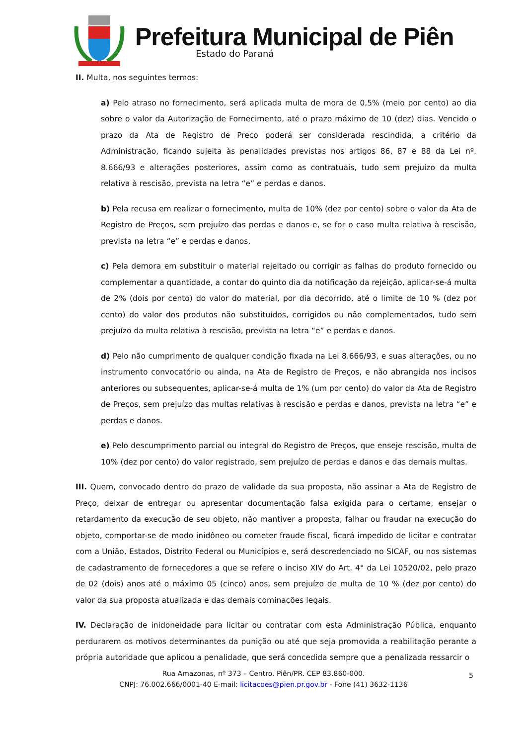Prefeitura Municipal de Piên
Estado do Paraná
II. Multa, nos seguintes termos:
a) Pelo atraso no fornecimento, será aplicada multa de mora de 0,5% (meio por cento) ao dia sobre o valor da Autorização de Fornecimento, até o prazo máximo de 10 (dez) dias. Vencido o prazo da Ata de Registro de Preço poderá ser considerada rescindida, a critério da Administração, ficando sujeita às penalidades previstas nos artigos 86, 87 e 88 da Lei nº. 8.666/93 e alterações posteriores, assim como as contratuais, tudo sem prejuízo da multa relativa à rescisão, prevista na letra “e” e perdas e danos.
b) Pela recusa em realizar o fornecimento, multa de 10% (dez por cento) sobre o valor da Ata de Registro de Preços, sem prejuízo das perdas e danos e, se for o caso multa relativa à rescisão, prevista na letra “e” e perdas e danos.
c) Pela demora em substituir o material rejeitado ou corrigir as falhas do produto fornecido ou complementar a quantidade, a contar do quinto dia da notificação da rejeição, aplicar-se-á multa de 2% (dois por cento) do valor do material, por dia decorrido, até o limite de 10 % (dez por cento) do valor dos produtos não substituídos, corrigidos ou não complementados, tudo sem prejuízo da multa relativa à rescisão, prevista na letra “e” e perdas e danos.
d) Pelo não cumprimento de qualquer condição fixada na Lei 8.666/93, e suas alterações, ou no instrumento convocatório ou ainda, na Ata de Registro de Preços, e não abrangida nos incisos anteriores ou subsequentes, aplicar-se-á multa de 1% (um por cento) do valor da Ata de Registro de Preços, sem prejuízo das multas relativas à rescisão e perdas e danos, prevista na letra “e” e perdas e danos.
e) Pelo descumprimento parcial ou integral do Registro de Preços, que enseje rescisão, multa de 10% (dez por cento) do valor registrado, sem prejuízo de perdas e danos e das demais multas.
III. Quem, convocado dentro do prazo de validade da sua proposta, não assinar a Ata de Registro de Preço, deixar de entregar ou apresentar documentação falsa exigida para o certame, ensejar o retardamento da execução de seu objeto, não mantiver a proposta, falhar ou fraudar na execução do objeto, comportar-se de modo inidôneo ou cometer fraude fiscal, ficará impedido de licitar e contratar com a União, Estados, Distrito Federal ou Municípios e, será descredenciado no SICAF, ou nos sistemas de cadastramento de fornecedores a que se refere o inciso XIV do Art. 4° da Lei 10520/02, pelo prazo de 02 (dois) anos até o máximo 05 (cinco) anos, sem prejuízo de multa de 10 % (dez por cento) do valor da sua proposta atualizada e das demais cominações legais.
IV. Declaração de inidoneidade para licitar ou contratar com esta Administração Pública, enquanto perdurarem os motivos determinantes da punição ou até que seja promovida a reabilitação perante a própria autoridade que aplicou a penalidade, que será concedida sempre que a penalizada ressarcir o
Rua Amazonas, nº 373 – Centro. Piên/PR. CEP 83.860-000.
CNPJ: 76.002.666/0001-40 E-mail: licitacoes@pien.pr.gov.br - Fone (41) 3632-1136
5